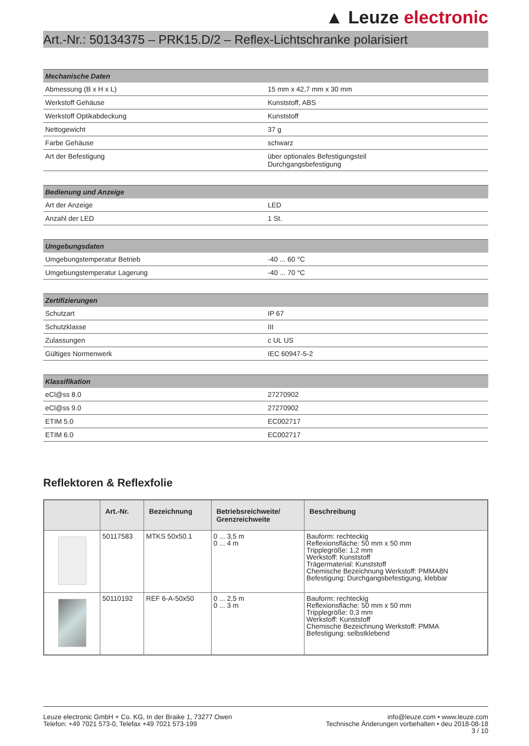▲ Leuze electronic
Art.-Nr.: 50134375 – PRK15.D/2 – Reflex-Lichtschranke polarisiert
| Mechanische Daten | |
| --- | --- |
| Abmessung (B x H x L) | 15 mm x 42,7 mm x 30 mm |
| Werkstoff Gehäuse | Kunststoff, ABS |
| Werkstoff Optikabdeckung | Kunststoff |
| Nettogewicht | 37 g |
| Farbe Gehäuse | schwarz |
| Art der Befestigung | über optionales Befestigungsteil Durchgangsbefestigung |
| Bedienung und Anzeige | |
| --- | --- |
| Art der Anzeige | LED |
| Anzahl der LED | 1 St. |
| Umgebungsdaten | |
| --- | --- |
| Umgebungstemperatur Betrieb | -40 ... 60 °C |
| Umgebungstemperatur Lagerung | -40 ... 70 °C |
| Zertifizierungen | |
| --- | --- |
| Schutzart | IP 67 |
| Schutzklasse | III |
| Zulassungen | c UL US |
| Gültiges Normenwerk | IEC 60947-5-2 |
| Klassifikation | |
| --- | --- |
| eCl@ss 8.0 | 27270902 |
| eCl@ss 9.0 | 27270902 |
| ETIM 5.0 | EC002717 |
| ETIM 6.0 | EC002717 |
Reflektoren & Reflexfolie
| | Art.-Nr. | Bezeichnung | Betriebsreichweite/ Grenzreichweite | Beschreibung |
| --- | --- | --- | --- | --- |
| | 50117583 | MTKS 50x50.1 | 0 ... 3,5 m 0 ... 4 m | Bauform: rechteckig Reflexionsfläche: 50 mm x 50 mm Tripplegröße: 1,2 mm Werkstoff: Kunststoff Trägermaterial: Kunststoff Chemische Bezeichnung Werkstoff: PMMA8N Befestigung: Durchgangsbefestigung, klebbar |
| | 50110192 | REF 6-A-50x50 | 0 ... 2,5 m 0 ... 3 m | Bauform: rechteckig Reflexionsfläche: 50 mm x 50 mm Tripplegröße: 0,3 mm Werkstoff: Kunststoff Chemische Bezeichnung Werkstoff: PMMA Befestigung: selbstklebend |
Leuze electronic GmbH + Co. KG, In der Braike 1, 73277 Owen
Telefon: +49 7021 573-0, Telefax +49 7021 573-199
info@leuze.com • www.leuze.com
Technische Änderungen vorbehalten • deu 2018-08-18
3 / 10